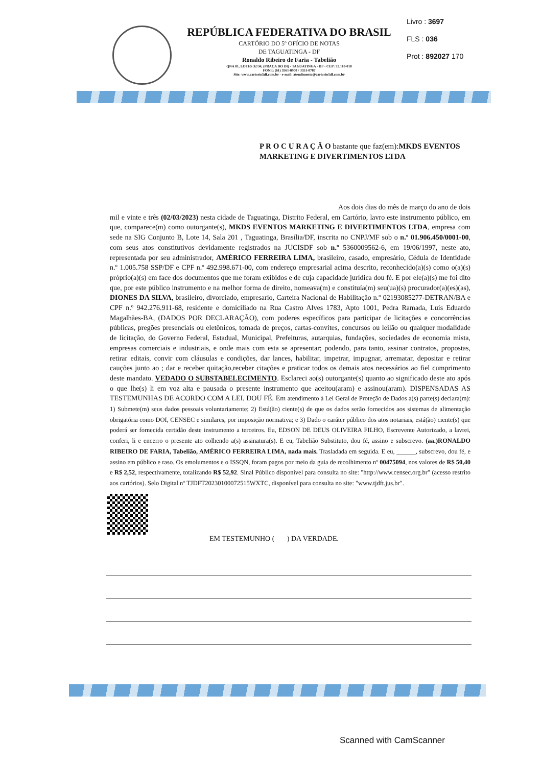REPÚBLICA FEDERATIVA DO BRASIL
CARTÓRIO DO 5º OFÍCIO DE NOTAS
DE TAGUATINGA - DF
Ronaldo Ribeiro de Faria - Tabelião
QNA 01, LOTES 32/34, (PRAÇA DO DI) - TAGUATINGA - DF - CEP: 72.110-010
FONE: (61) 3561-8900 / 3351-8787
Site: www.cartorio5df.com.br - e-mail: atendimento@cartorio5df.com.br
Livro : 3697
FLS : 036
Prot : 892027 170
P R O C U R A Ç Ã O bastante que faz(em): MKDS EVENTOS MARKETING E DIVERTIMENTOS LTDA
Aos dois dias do mês de março do ano de dois
mil e vinte e três (02/03/2023) nesta cidade de Taguatinga, Distrito Federal, em Cartório, lavro este instrumento público, em que, comparece(m) como outorgante(s), MKDS EVENTOS MARKETING E DIVERTIMENTOS LTDA, empresa com sede na SIG Conjunto B, Lote 14, Sala 201 , Taguatinga, Brasília/DF, inscrita no CNPJ/MF sob o n.º 01.906.450/0001-00, com seus atos constitutivos devidamente registrados na JUCISDF sob n.º 5360009562-6, em 19/06/1997, neste ato, representada por seu administrador, AMÉRICO FERREIRA LIMA, brasileiro, casado, empresário, Cédula de Identidade n.º 1.005.758 SSP/DF e CPF n.º 492.998.671-00, com endereço empresarial acima descrito, reconhecido(a)(s) como o(a)(s) próprio(a)(s) em face dos documentos que me foram exibidos e de cuja capacidade jurídica dou fé. E por ele(a)(s) me foi dito que, por este público instrumento e na melhor forma de direito, nomeava(m) e constituía(m) seu(ua)(s) procurador(a)(es)(as), DIONES DA SILVA, brasileiro, divorciado, empresario, Carteira Nacional de Habilitação n.º 02193085277-DETRAN/BA e CPF n.º 942.276.911-68, residente e domiciliado na Rua Castro Alves 1783, Apto 1001, Pedra Ramada, Luís Eduardo Magalhães-BA, (DADOS POR DECLARAÇÃO), com poderes específicos para participar de licitações e concorrências públicas, pregões presenciais ou eletônicos, tomada de preços, cartas-convites, concursos ou leilão ou qualquer modalidade de licitação, do Governo Federal, Estadual, Municipal, Prefeituras, autarquias, fundações, sociedades de economia mista, empresas comerciais e industriais, e onde mais com esta se apresentar; podendo, para tanto, assinar contratos, propostas, retirar editais, convir com cláusulas e condições, dar lances, habilitar, impetrar, impugnar, arrematar, depositar e retirar cauções junto ao ; dar e receber quitação,receber citações e praticar todos os demais atos necessários ao fiel cumprimento deste mandato. VEDADO O SUBSTABELECIMENTO. Esclareci ao(s) outorgante(s) quanto ao significado deste ato após o que lhe(s) li em voz alta e pausada o presente instrumento que aceitou(aram) e assinou(aram). DISPENSADAS AS TESTEMUNHAS DE ACORDO COM A LEI. DOU FÉ. Em atendimento à Lei Geral de Proteção de Dados a(s) parte(s) declara(m): 1) Submete(m) seus dados pessoais voluntariamente; 2) Está(ão) ciente(s) de que os dados serão fornecidos aos sistemas de alimentação obrigatória como DOI, CENSEC e similares, por imposição normativa; e 3) Dado o caráter público dos atos notariais, está(ão) ciente(s) que poderá ser fornecida certidão deste instrumento a terceiros. Eu, EDSON DE DEUS OLIVEIRA FILHO, Escrevente Autorizado, a lavrei, conferi, li e encerro o presente ato colhendo a(s) assinatura(s). E eu, Tabelião Substituto, dou fé, assino e subscrevo. (aa.)RONALDO RIBEIRO DE FARIA, Tabelião, AMÉRICO FERREIRA LIMA, nada mais. Trasladada em seguida. E eu, ______, subscrevo, dou fé, e assino em público e raso. Os emolumentos e o ISSQN, foram pagos por meio da guia de recolhimento nº 00475094, nos valores de R$ 50,40 e R$ 2,52, respectivamente, totalizando R$ 52,92. Sinal Público disponível para consulta no site: "http://www.censec.org.br" (acesso restrito aos cartórios). Selo Digital nº TJDFT20230100072515WXTC, disponível para consulta no site: "www.tjdft.jus.br".
EM TESTEMUNHO ( ) DA VERDADE.
Scanned with CamScanner